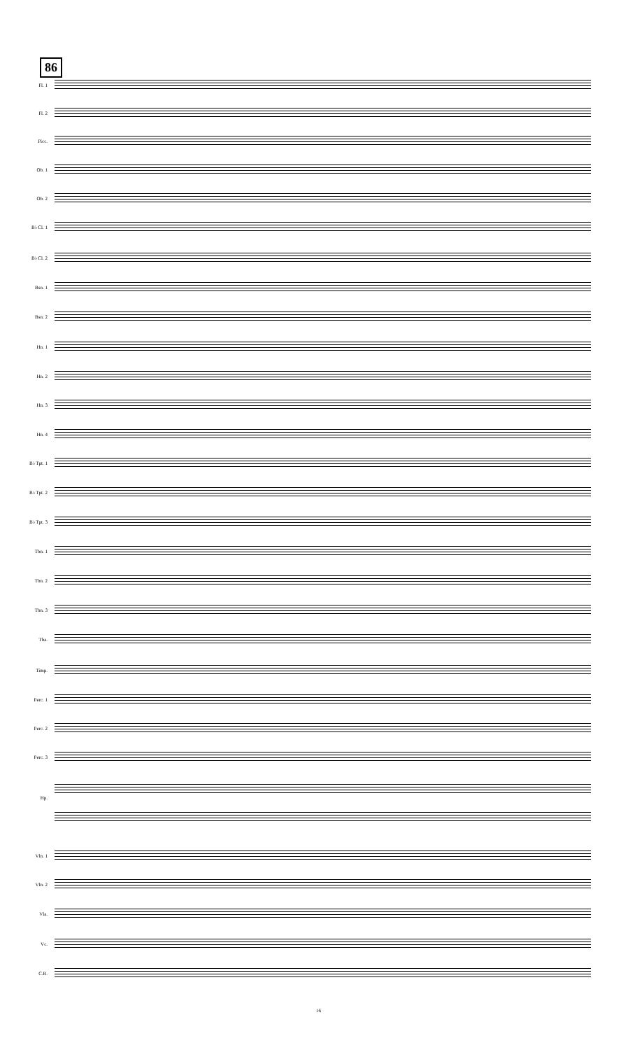86
Fl. 1
Fl. 2
Picc.
Ob. 1
Ob. 2
B♭ Cl. 1
B♭ Cl. 2
Bsn. 1
Bsn. 2
Hn. 1
Hn. 2
Hn. 3
Hn. 4
B♭ Tpt. 1
B♭ Tpt. 2
B♭ Tpt. 3
Tbn. 1
Tbn. 2
Tbn. 3
Tba.
Timp.
Perc. 1
Perc. 2
Perc. 3
Hp.
Vln. 1
Vln. 2
Vla.
Vc.
C.B.
16